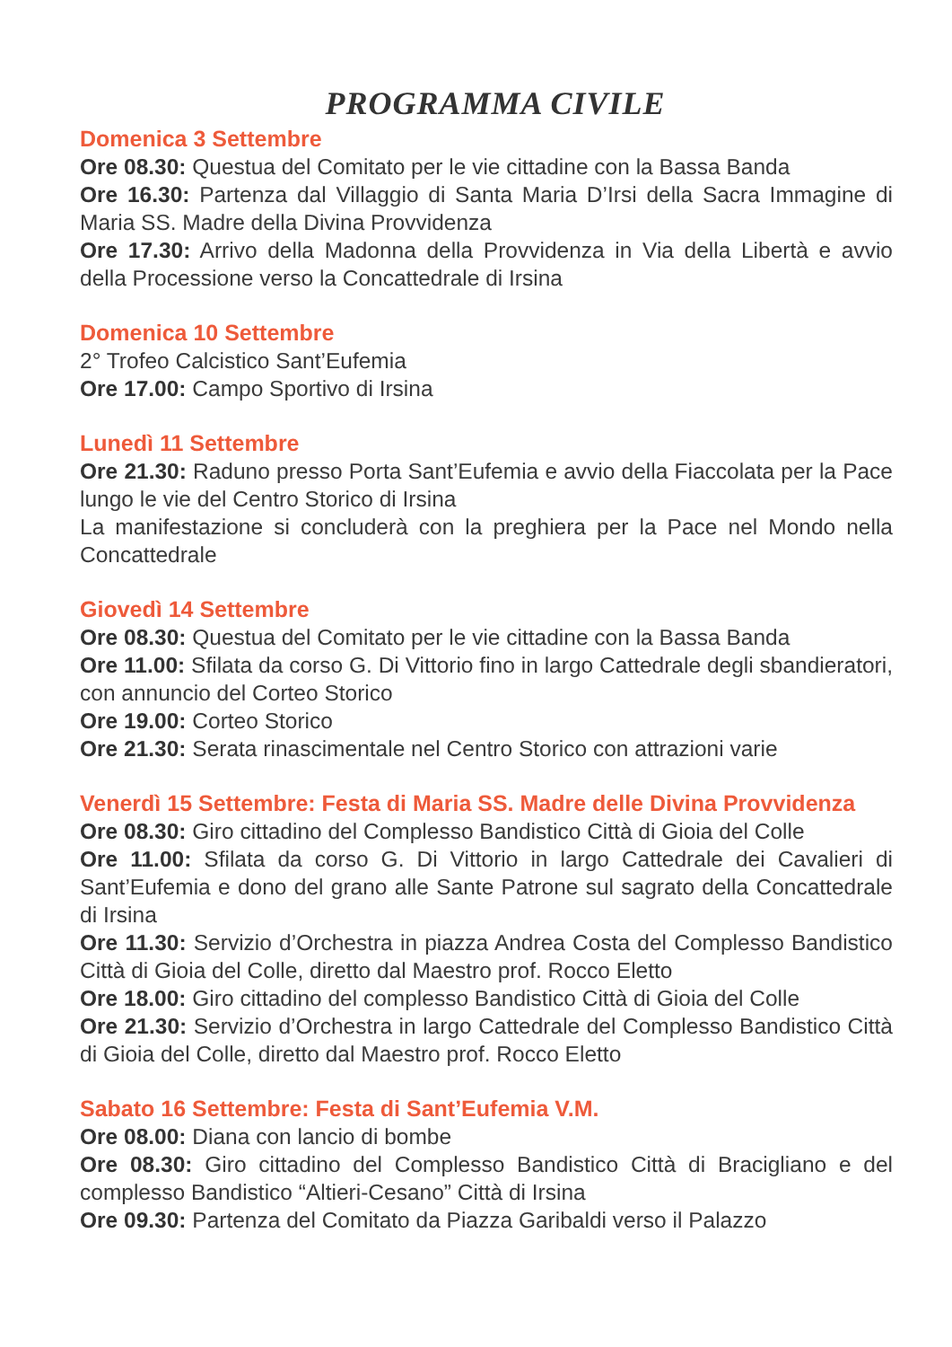PROGRAMMA CIVILE
Domenica 3 Settembre
Ore 08.30: Questua del Comitato per le vie cittadine con la Bassa Banda
Ore 16.30: Partenza dal Villaggio di Santa Maria D’Irsi della Sacra Immagine di Maria SS. Madre della Divina Provvidenza
Ore 17.30: Arrivo della Madonna della Provvidenza in Via della Libertà e avvio della Processione verso la Concattedrale di Irsina
Domenica 10 Settembre
2° Trofeo Calcistico Sant’Eufemia
Ore 17.00: Campo Sportivo di Irsina
Lunedì 11 Settembre
Ore 21.30: Raduno presso Porta Sant’Eufemia e avvio della Fiaccolata per la Pace lungo le vie del Centro Storico di Irsina
La manifestazione si concluderà con la preghiera per la Pace nel Mondo nella Concattedrale
Giovedì 14 Settembre
Ore 08.30: Questua del Comitato per le vie cittadine con la Bassa Banda
Ore 11.00: Sfilata da corso G. Di Vittorio fino in largo Cattedrale degli sbandieratori, con annuncio del Corteo Storico
Ore 19.00: Corteo Storico
Ore 21.30: Serata rinascimentale nel Centro Storico con attrazioni varie
Venerdì 15 Settembre: Festa di Maria SS. Madre delle Divina Provvidenza
Ore 08.30: Giro cittadino del Complesso Bandistico Città di Gioia del Colle
Ore 11.00: Sfilata da corso G. Di Vittorio in largo Cattedrale dei Cavalieri di Sant’Eufemia e dono del grano alle Sante Patrone sul sagrato della Concattedrale di Irsina
Ore 11.30: Servizio d’Orchestra in piazza Andrea Costa del Complesso Bandistico Città di Gioia del Colle, diretto dal Maestro prof. Rocco Eletto
Ore 18.00: Giro cittadino del complesso Bandistico Città di Gioia del Colle
Ore 21.30: Servizio d’Orchestra in largo Cattedrale del Complesso Bandistico Città di Gioia del Colle, diretto dal Maestro prof. Rocco Eletto
Sabato 16 Settembre: Festa di Sant’Eufemia V.M.
Ore 08.00: Diana con lancio di bombe
Ore 08.30: Giro cittadino del Complesso Bandistico Città di Bracigliano e del complesso Bandistico “Altieri-Cesano” Città di Irsina
Ore 09.30: Partenza del Comitato da Piazza Garibaldi verso il Palazzo